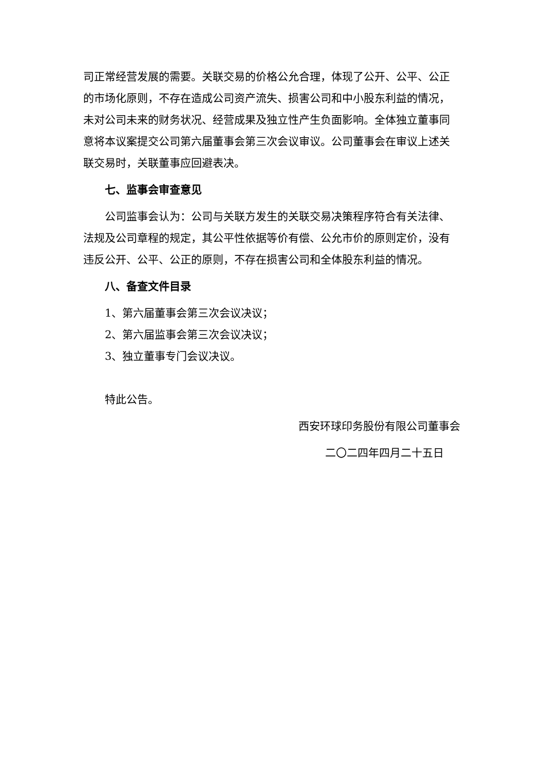司正常经营发展的需要。关联交易的价格公允合理，体现了公开、公平、公正的市场化原则，不存在造成公司资产流失、损害公司和中小股东利益的情况，未对公司未来的财务状况、经营成果及独立性产生负面影响。全体独立董事同意将本议案提交公司第六届董事会第三次会议审议。公司董事会在审议上述关联交易时，关联董事应回避表决。
七、监事会审查意见
公司监事会认为：公司与关联方发生的关联交易决策程序符合有关法律、法规及公司章程的规定，其公平性依据等价有偿、公允市价的原则定价，没有违反公开、公平、公正的原则，不存在损害公司和全体股东利益的情况。
八、备查文件目录
1、第六届董事会第三次会议决议；
2、第六届监事会第三次会议决议；
3、独立董事专门会议决议。
特此公告。
西安环球印务股份有限公司董事会
二〇二四年四月二十五日